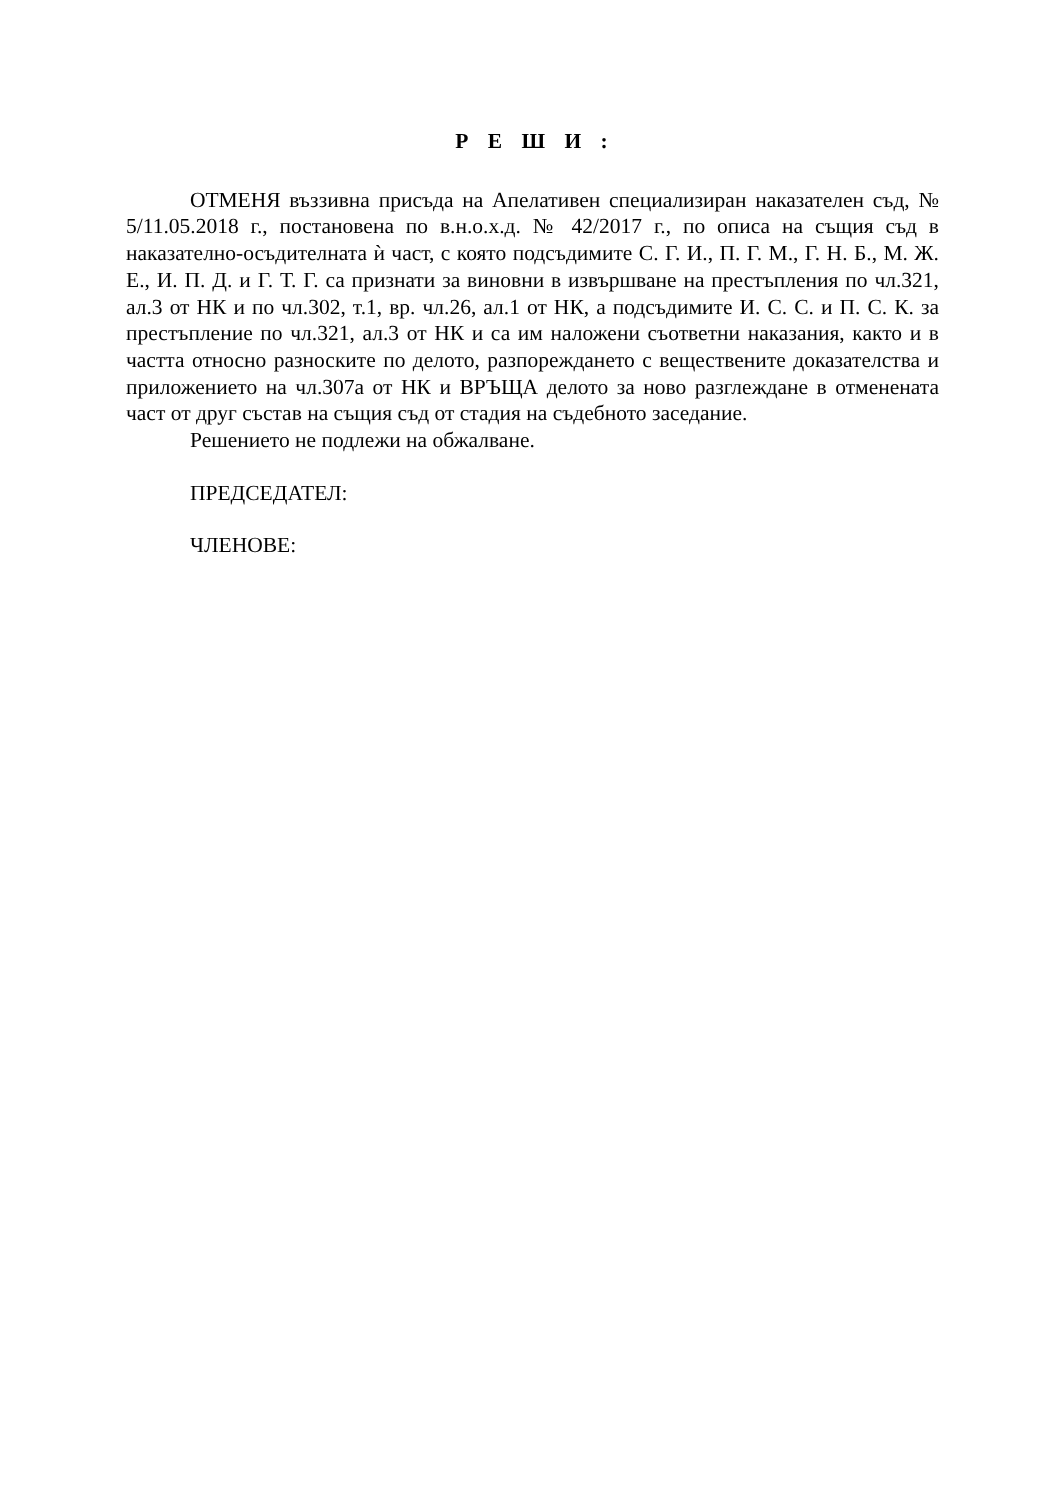Р Е Ш И :
ОТМЕНЯ въззивна присъда на Апелативен специализиран наказателен съд, № 5/11.05.2018 г., постановена по в.н.о.х.д. № 42/2017 г., по описа на същия съд в наказателно-осъдителната ѝ част, с която подсъдимите С. Г. И., П. Г. М., Г. Н. Б., М. Ж. Е., И. П. Д. и Г. Т. Г. са признати за виновни в извършване на престъпления по чл.321, ал.3 от НК и по чл.302, т.1, вр. чл.26, ал.1 от НК, а подсъдимите И. С. С. и П. С. К. за престъпление по чл.321, ал.3 от НК и са им наложени съответни наказания, както и в частта относно разноските по делото, разпореждането с веществените доказателства и приложението на чл.307а от НК и ВРЪЩА делото за ново разглеждане в отменената част от друг състав на същия съд от стадия на съдебното заседание.
Решението не подлежи на обжалване.
ПРЕДСЕДАТЕЛ:
ЧЛЕНОВЕ: